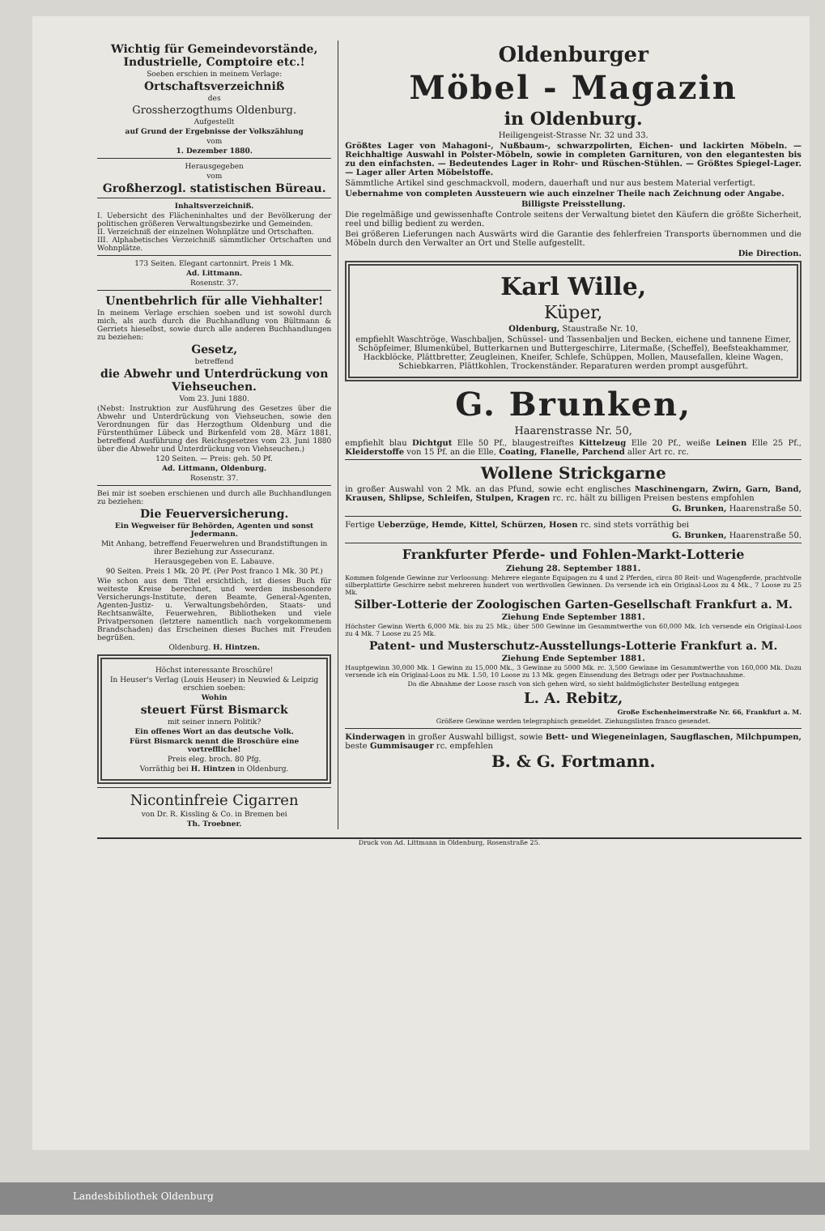Wichtig für Gemeindevorstände, Industrielle, Comptoire etc.!
Soeben erschien in meinem Verlage:
Ortschaftsverzeichniß
des
Grossherzogthums Oldenburg.
Aufgestellt
auf Grund der Ergebnisse der Volkszählung
vom
1. Dezember 1880.
Herausgegeben
vom
Großherzogl. statistischen Büreau.
Inhaltsverzeichniß.
I. Uebersicht des Flächeninhaltes und der Bevölkerung der politischen größeren Verwaltungsbezirke und Gemeinden.
II. Verzeichniß der einzelnen Wohnplätze und Ortschaften.
III. Alphabetisches Verzeichniß sämmtlicher Ortschaften und Wohnplätze.
173 Seiten. Elegant cartonnirt. Preis 1 Mk.
Ad. Littmann.
Rosenstr. 37.
Unentbehrlich für alle Viehhalter!
In meinem Verlage erschien soeben und ist sowohl durch mich, als auch durch die Buchhandlung von Bültmann & Gerriets hieselbst, sowie durch alle anderen Buchhandlungen zu beziehen:
Gesetz,
betreffend
die Abwehr und Unterdrückung von Viehseuchen.
Vom 23. Juni 1880.
(Nebst: Instruktion zur Ausführung des Gesetzes über die Abwehr und Unterdrückung von Viehseuchen, sowie den Verordnungen für das Herzogthum Oldenburg und die Fürstenthümer Lübeck und Birkenfeld vom 28. März 1881, betreffend Ausführung des Reichsgesetzes vom 23. Juni 1880 über die Abwehr und Unterdrückung von Viehseuchen.)
120 Seiten. — Preis: geh. 50 Pf.
Ad. Littmann, Oldenburg.
Rosenstr. 37.
Bei mir ist soeben erschienen und durch alle Buchhandlungen zu beziehen:
Die Feuerversicherung.
Ein Wegweiser für Behörden, Agenten und sonst Jedermann.
Mit Anhang, betreffend Feuerwehren und Brandstiftungen in ihrer Beziehung zur Assecuranz.
Herausgegeben von E. Labauve.
90 Seiten. Preis 1 Mk. 20 Pf. (Per Post franco 1 Mk. 30 Pf.)
Wie schon aus dem Titel ersichtlich, ist dieses Buch für weiteste Kreise berechnet, und werden insbesondere Versicherungs-Institute, deren Beamte, General-Agenten, Agenten-Justiz- u. Verwaltungsbehörden, Staats- und Rechtsanwälte, Feuerwehren, Bibliotheken und viele Privatpersonen (letztere namentlich nach vorgekommenem Brandschaden) das Erscheinen dieses Buches mit Freuden begrüßen.
Oldenburg. H. Hintzen.
Höchst interessante Broschüre!
In Heuser's Verlag (Louis Heuser) in Neuwied & Leipzig erschien soeben:
Wohin
steuert Fürst Bismarck
mit seiner innern Politik?
Ein offenes Wort an das deutsche Volk.
Fürst Bismarck nennt die Broschüre eine vortreffliche!
Preis eleg. broch. 80 Pfg.
Vorräthig bei H. Hintzen in Oldenburg.
Nicontinfreie Cigarren
von Dr. R. Kissling & Co. in Bremen bei
Th. Troebner.
Oldenburger
Möbel - Magazin
in Oldenburg.
Heiligengeist-Strasse Nr. 32 und 33.
Größtes Lager von Mahagoni-, Nußbaum-, schwarzpolirten, Eichen- und lackirten Möbeln. — Reichhaltige Auswahl in Polster-Möbeln, sowie in completen Garnituren, von den elegantesten bis zu den einfachsten. — Bedeutendes Lager in Rohr- und Rüschen-Stühlen. — Größtes Spiegel-Lager. — Lager aller Arten Möbelstoffe.
Sämmtliche Artikel sind geschmackvoll, modern, dauerhaft und nur aus bestem Material verfertigt.
Uebernahme von completen Aussteuern wie auch einzelner Theile nach Zeichnung oder Angabe.
Billigste Preisstellung.
Die regelmäßige und gewissenhafte Controle seitens der Verwaltung bietet den Käufern die größte Sicherheit, reel und billig bedient zu werden.
Bei größeren Lieferungen nach Auswärts wird die Garantie des fehlerfreien Transports übernommen und die Möbeln durch den Verwalter an Ort und Stelle aufgestellt.
Die Direction.
Karl Wille,
Küper,
Oldenburg, Staustraße Nr. 10,
empfiehlt Waschtröge, Waschbaljen, Schüssel- und Tassenbaljen und Becken, eichene und tannene Eimer, Schöpfeimer, Blumenkübel, Butterkarnen und Buttergeschirre, Litermaße, (Scheffel), Beefsteakhammer, Hackblöcke, Plättbretter, Zeugleinen, Kneifer, Schlefe, Schüppen, Mollen, Mausefallen, kleine Wagen, Schiebkarren, Plättkohlen, Trockenständer. Reparaturen werden prompt ausgeführt.
G. Brunken,
Haarenstrasse Nr. 50,
empfiehlt blau Dichtgut Elle 50 Pf., blaugestreiftes Kittelzeug Elle 20 Pf., weiße Leinen Elle 25 Pf., Kleiderstoffe von 15 Pf. an die Elle, Coating, Flanelle, Parchend aller Art rc. rc.
Wollene Strickgarne
in großer Auswahl von 2 Mk. an das Pfund, sowie echt englisches Maschinengarn, Zwirn, Garn, Band, Krausen, Shlipse, Schleifen, Stulpen, Kragen rc. rc. hält zu billigen Preisen bestens empfohlen
G. Brunken, Haarenstraße 50.
Fertige Ueberzüge, Hemde, Kittel, Schürzen, Hosen rc. sind stets vorräthig bei
G. Brunken, Haarenstraße 50.
Frankfurter Pferde- und Fohlen-Markt-Lotterie
Ziehung 28. September 1881.
Kommen folgende Gewinne zur Verloosung: Mehrere elegante Equipagen zu 4 und 2 Pferden, circa 80 Reit- und Wagenpferde, prachtvolle silberplattirte Geschirre nebst mehreren hundert von werthvollen Gewinnen. Da versende ich ein Original-Loos zu 4 Mk., 7 Loose zu 25 Mk.
Silber-Lotterie der Zoologischen Garten-Gesellschaft Frankfurt a. M.
Ziehung Ende September 1881.
Höchster Gewinn Werth 6,000 Mk. bis zu 25 Mk.; über 500 Gewinne im Gesammtwerthe von 60,000 Mk. Ich versende ein Original-Loos zu 4 Mk. 7 Loose zu 25 Mk.
Patent- und Musterschutz-Ausstellungs-Lotterie Frankfurt a. M.
Ziehung Ende September 1881.
Hauptgewinn 30,000 Mk. 1 Gewinn zu 15,000 Mk., 3 Gewinne zu 5000 Mk. rc. 3,500 Gewinne im Gesammtwerthe von 160,000 Mk. Dazu versende ich ein Original-Loos zu Mk. 1.50, 10 Loose zu 13 Mk. gegen Einsendung des Betrags oder per Postnachnahme.
Da die Abnahme der Loose rasch von sich gehen wird, so sieht baldmöglichster Bestellung entgegen
L. A. Rebitz,
Große Eschenheimerstraße Nr. 66, Frankfurt a. M.
Größere Gewinne werden telegraphisch gemeldet. Ziehungslisten franco gesendet.
Kinderwagen in großer Auswahl billigst, sowie Bett- und Wiegeneinlagen, Saugflaschen, Milchpumpen, beste Gummisauger rc. empfehlen
B. & G. Fortmann.
Druck von Ad. Littmann in Oldenburg, Rosenstraße 25.
Landesbibliothek Oldenburg